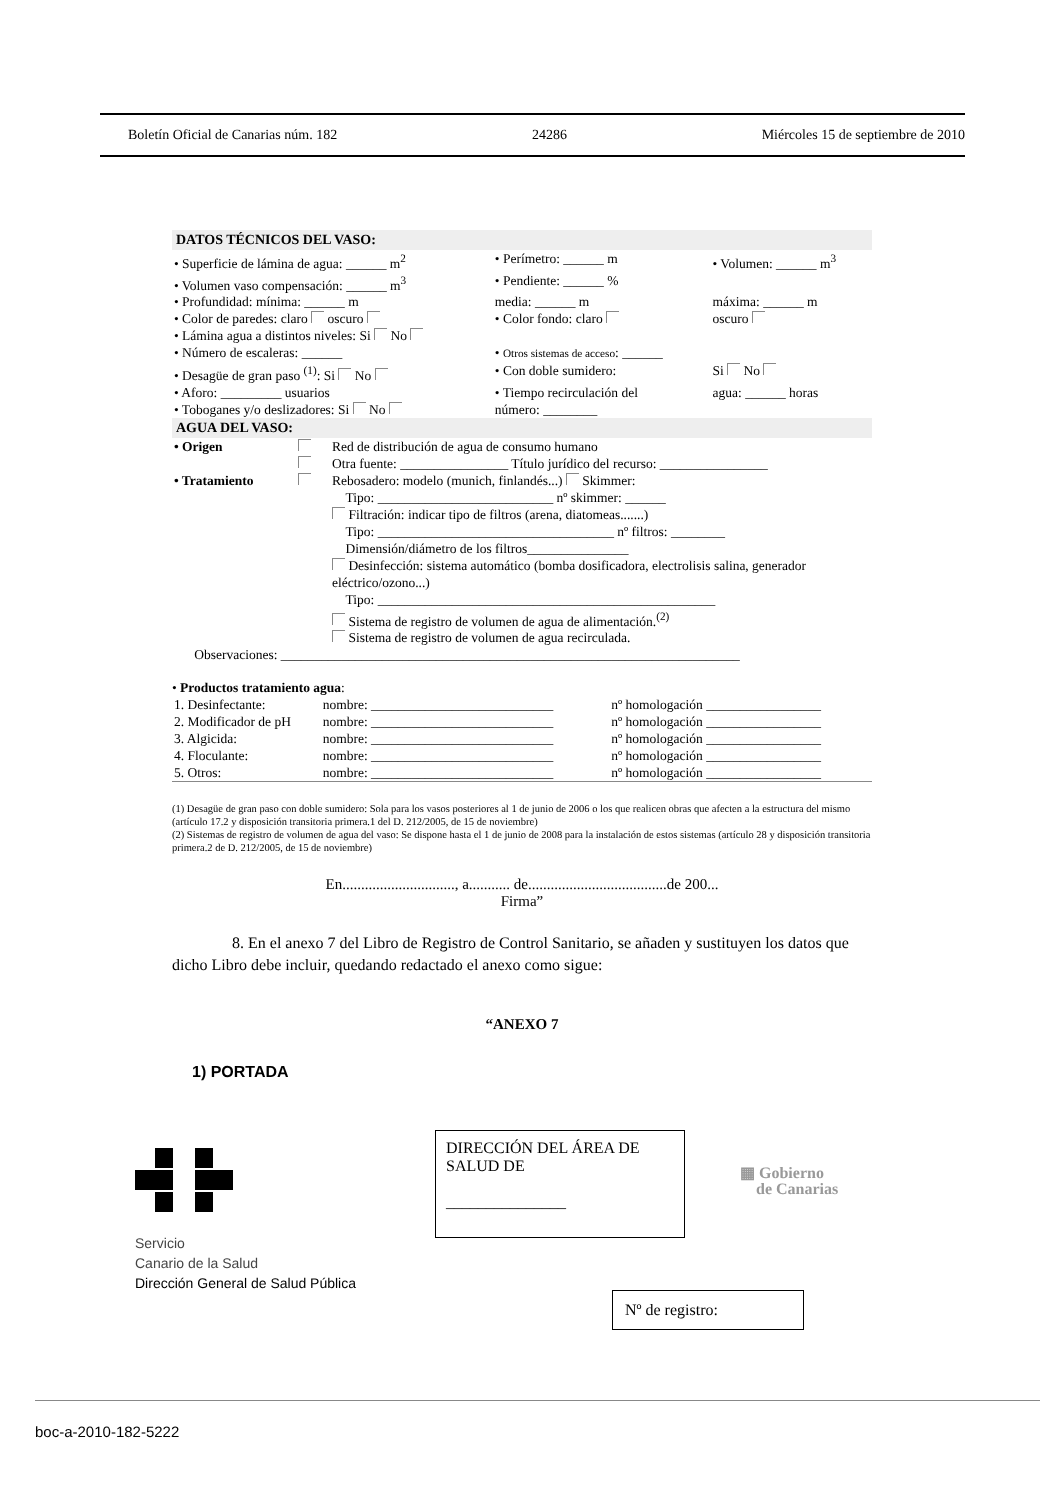Boletín Oficial de Canarias núm. 182 24286 Miércoles 15 de septiembre de 2010
DATOS TÉCNICOS DEL VASO:
| • Superficie de lámina de agua: ______ m<sup>2</sup> | • Perímetro: ______ m | • Volumen: ______ m<sup>3</sup> |
| • Volumen vaso compensación: ______ m<sup>3</sup> | • Pendiente: ______ % | |
| • Profundidad: mínima: ______ m | media: ______ m | máxima: ______ m |
| • Color de paredes: claro oscuro | • Color fondo: claro | oscuro |
| • Lámina agua a distintos niveles: Si No | | |
| • Número de escaleras: ______ | • Otros sistemas de acceso : ______ | |
| • Desagüe de gran paso <sup>(1)</sup>: Si No | • Con doble sumidero: | Si No |
| • Aforo: _________ usuarios | • Tiempo recirculación del | agua: ______ horas |
| • Toboganes y/o deslizadores: Si No | número: ________ | |
AGUA DEL VASO:
| • Origen | | Red de distribución de agua de consumo humano Otra fuente: ________________ Título jurídico del recurso: ________________ |
| • Tratamiento | | Rebosadero: modelo (munich, finlandés...) Skimmer: Tipo: __________________________ nº skimmer: ______ Filtración: indicar tipo de filtros (arena, diatomeas.......) Tipo: ___________________________________ nº filtros: ________ Dimensión/diámetro de los filtros_______________ Desinfección: sistema automático (bomba dosificadora, electrolisis salina, generador eléctrico/ozono...) Tipo: __________________________________________________ Sistema de registro de volumen de agua de alimentación.<sup>(2)</sup> Sistema de registro de volumen de agua recirculada. |
| Observaciones: ____________________________________________________________________ | | |
• Productos tratamiento agua:
| 1. Desinfectante: | nombre: ___________________________ | nº homologación _________________ |
| 2. Modificador de pH | nombre: ___________________________ | nº homologación _________________ |
| 3. Algicida: | nombre: ___________________________ | nº homologación _________________ |
| 4. Floculante: | nombre: ___________________________ | nº homologación _________________ |
| 5. Otros: | nombre: ___________________________ | nº homologación _________________ |
(1) Desagüe de gran paso con doble sumidero: Sola para los vasos posteriores al 1 de junio de 2006 o los que realicen obras que afecten a la estructura del mismo (artículo 17.2 y disposición transitoria primera.1 del D. 212/2005, de 15 de noviembre)
(2) Sistemas de registro de volumen de agua del vaso: Se dispone hasta el 1 de junio de 2008 para la instalación de estos sistemas (artículo 28 y disposición transitoria primera.2 de D. 212/2005, de 15 de noviembre)
En.............................., a........... de.....................................de 200...
Firma”
8. En el anexo 7 del Libro de Registro de Control Sanitario, se añaden y sustituyen los datos que dicho Libro debe incluir, quedando redactado el anexo como sigue:
“ANEXO 7
1) PORTADA
Servicio
Canario de la Salud
Dirección General de Salud Pública
DIRECCIÓN DEL ÁREA DE SALUD DE
_______________
▦ Gobierno
de Canarias
Nº de registro:
boc-a-2010-182-5222